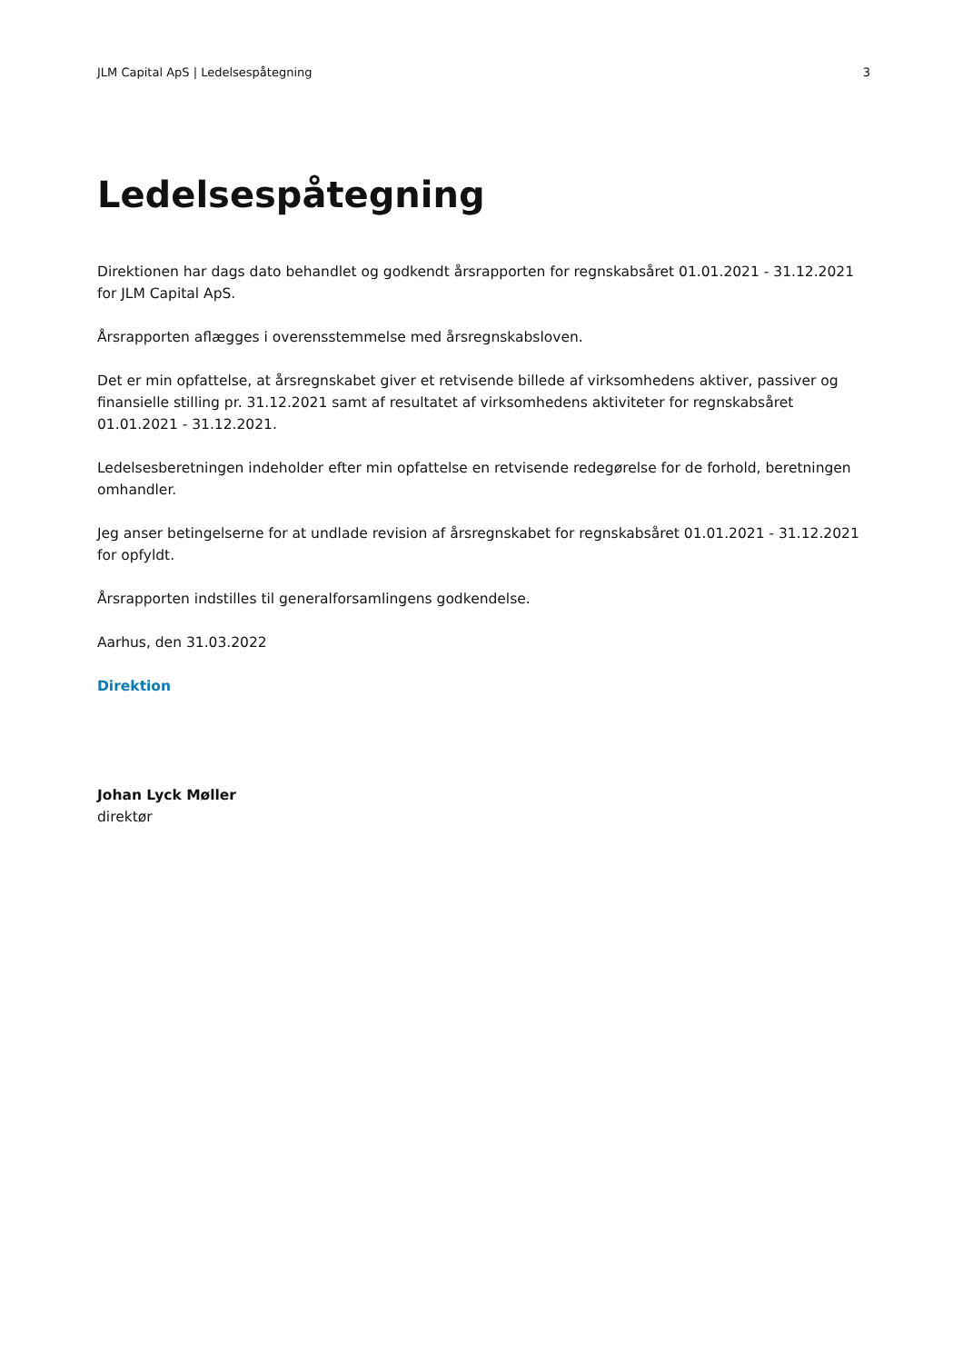JLM Capital ApS | Ledelsespåtegning 3
Ledelsespåtegning
Direktionen har dags dato behandlet og godkendt årsrapporten for regnskabsåret 01.01.2021 - 31.12.2021 for JLM Capital ApS.
Årsrapporten aflægges i overensstemmelse med årsregnskabsloven.
Det er min opfattelse, at årsregnskabet giver et retvisende billede af virksomhedens aktiver, passiver og finansielle stilling pr. 31.12.2021 samt af resultatet af virksomhedens aktiviteter for regnskabsåret 01.01.2021 - 31.12.2021.
Ledelsesberetningen indeholder efter min opfattelse en retvisende redegørelse for de forhold, beretningen omhandler.
Jeg anser betingelserne for at undlade revision af årsregnskabet for regnskabsåret 01.01.2021 - 31.12.2021 for opfyldt.
Årsrapporten indstilles til generalforsamlingens godkendelse.
Aarhus, den 31.03.2022
Direktion
Johan Lyck Møller
direktør